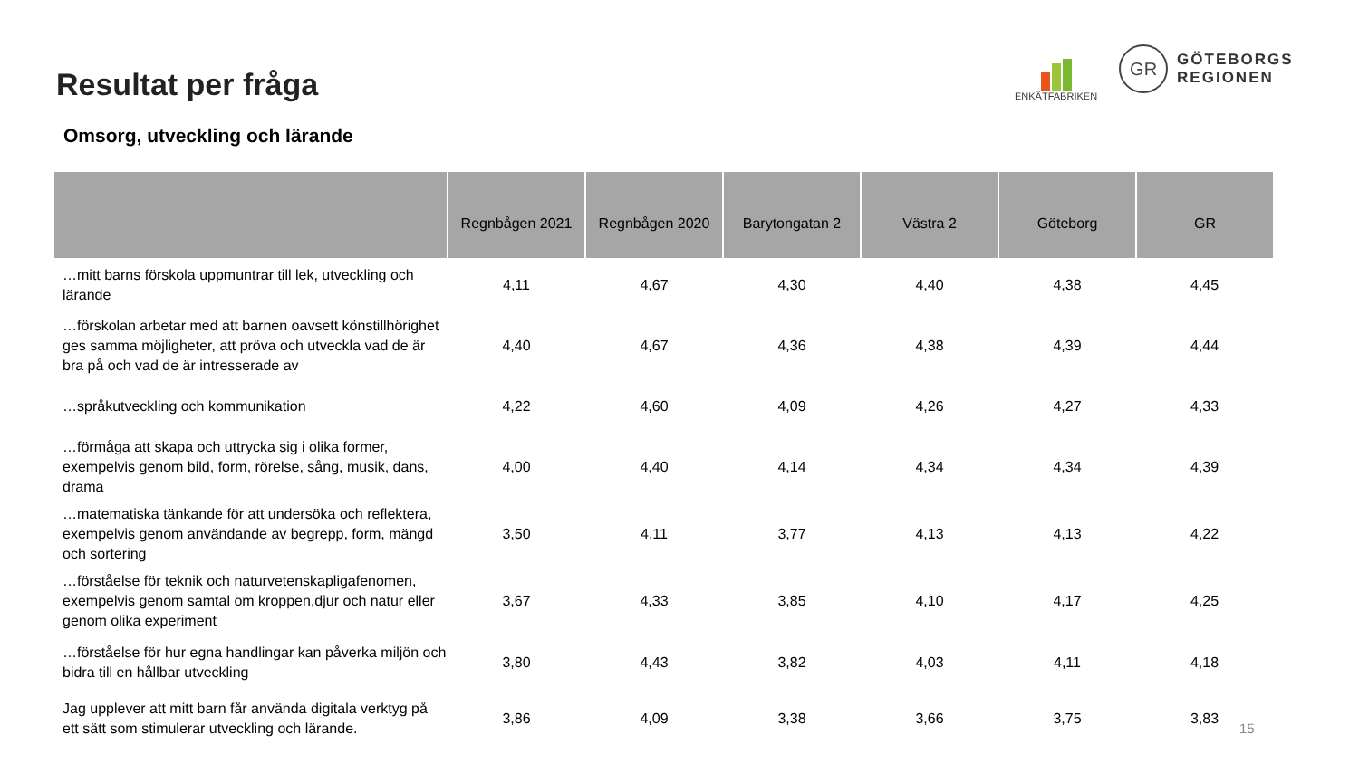Resultat per fråga
Omsorg, utveckling och lärande
ENKÄTFABRIKEN
GR
GÖTEBORGS
REGIONEN
| | Regnbågen 2021 | Regnbågen 2020 | Barytongatan 2 | Västra 2 | Göteborg | GR |
| --- | --- | --- | --- | --- | --- | --- |
| …mitt barns förskola uppmuntrar till lek, utveckling och lärande | 4,11 | 4,67 | 4,30 | 4,40 | 4,38 | 4,45 |
| …förskolan arbetar med att barnen oavsett könstillhörighet ges samma möjligheter, att pröva och utveckla vad de är bra på och vad de är intresserade av | 4,40 | 4,67 | 4,36 | 4,38 | 4,39 | 4,44 |
| …språkutveckling och kommunikation | 4,22 | 4,60 | 4,09 | 4,26 | 4,27 | 4,33 |
| …förmåga att skapa och uttrycka sig i olika former, exempelvis genom bild, form, rörelse, sång, musik, dans, drama | 4,00 | 4,40 | 4,14 | 4,34 | 4,34 | 4,39 |
| …matematiska tänkande för att undersöka och reflektera, exempelvis genom användande av begrepp, form, mängd och sortering | 3,50 | 4,11 | 3,77 | 4,13 | 4,13 | 4,22 |
| …förståelse för teknik och naturvetenskapligafenomen, exempelvis genom samtal om kroppen,djur och natur eller genom olika experiment | 3,67 | 4,33 | 3,85 | 4,10 | 4,17 | 4,25 |
| …förståelse för hur egna handlingar kan påverka miljön och bidra till en hållbar utveckling | 3,80 | 4,43 | 3,82 | 4,03 | 4,11 | 4,18 |
| Jag upplever att mitt barn får använda digitala verktyg på ett sätt som stimulerar utveckling och lärande. | 3,86 | 4,09 | 3,38 | 3,66 | 3,75 | 3,83 |
15